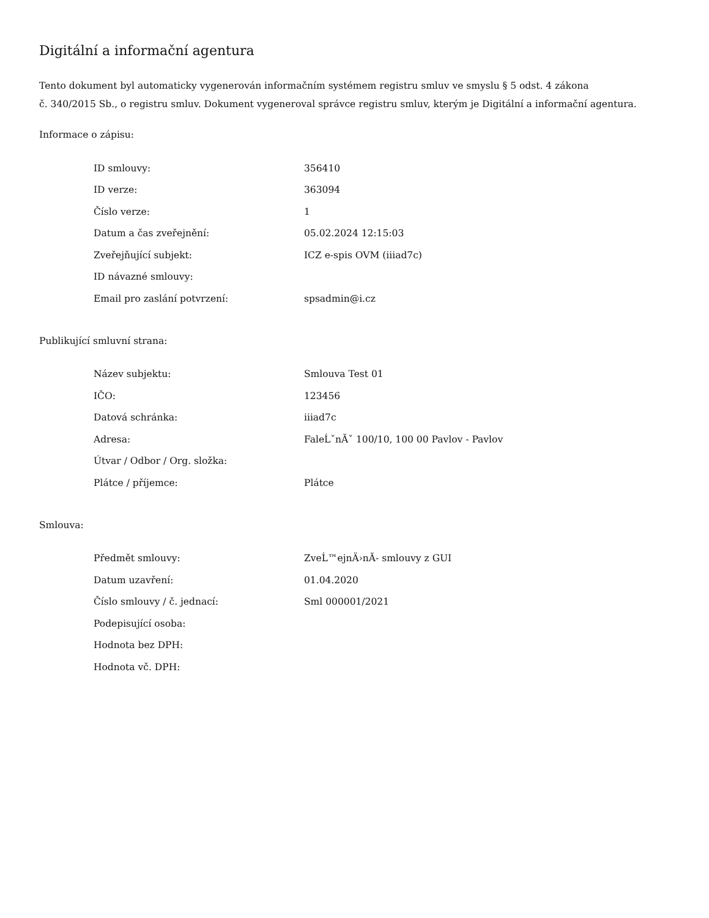Digitální a informační agentura
Tento dokument byl automaticky vygenerován informačním systémem registru smluv ve smyslu § 5 odst. 4 zákona
č. 340/2015 Sb., o registru smluv. Dokument vygeneroval správce registru smluv, kterým je Digitální a informační agentura.
Informace o zápisu:
| ID smlouvy: | 356410 |
| ID verze: | 363094 |
| Číslo verze: | 1 |
| Datum a čas zveřejnění: | 05.02.2024 12:15:03 |
| Zveřejňující subjekt: | ICZ e-spis OVM (iiiad7c) |
| ID návazné smlouvy: | |
| Email pro zaslání potvrzení: | spsadmin@i.cz |
Publikující smluvní strana:
| Název subjektu: | Smlouva Test 01 |
| IČO: | 123456 |
| Datová schránka: | iiiad7c |
| Adresa: | FaleĹˇnĂˇ 100/10, 100 00 Pavlov - Pavlov |
| Útvar / Odbor / Org. složka: | |
| Plátce / příjemce: | Plátce |
Smlouva:
| Předmět smlouvy: | ZveĹ™ejnÄ›nĂ- smlouvy z GUI |
| Datum uzavření: | 01.04.2020 |
| Číslo smlouvy / č. jednací: | Sml 000001/2021 |
| Podepisující osoba: | |
| Hodnota bez DPH: | |
| Hodnota vč. DPH: | |